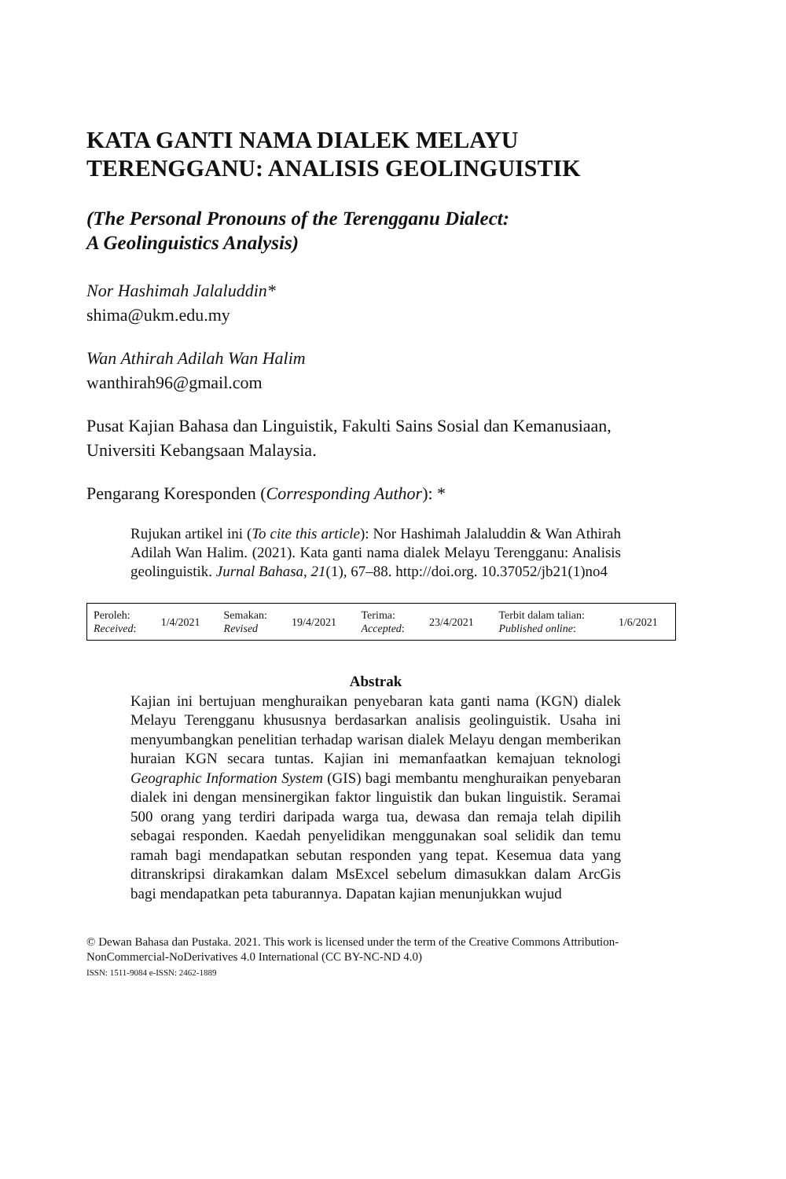KATA GANTI NAMA DIALEK MELAYU TERENGGANU: ANALISIS GEOLINGUISTIK
(The Personal Pronouns of the Terengganu Dialect:
A Geolinguistics Analysis)
Nor Hashimah Jalaluddin*
shima@ukm.edu.my
Wan Athirah Adilah Wan Halim
wanthirah96@gmail.com
Pusat Kajian Bahasa dan Linguistik, Fakulti Sains Sosial dan Kemanusiaan, Universiti Kebangsaan Malaysia.
Pengarang Koresponden (Corresponding Author): *
Rujukan artikel ini (To cite this article): Nor Hashimah Jalaluddin & Wan Athirah Adilah Wan Halim. (2021). Kata ganti nama dialek Melayu Terengganu: Analisis geolinguistik. Jurnal Bahasa, 21(1), 67–88. http://doi.org. 10.37052/jb21(1)no4
| Peroleh: Received : | 1/4/2021 | Semakan: Revised | 19/4/2021 | Terima: Accepted : | 23/4/2021 | Terbit dalam talian: Published online : | 1/6/2021 |
Abstrak
Kajian ini bertujuan menghuraikan penyebaran kata ganti nama (KGN) dialek Melayu Terengganu khususnya berdasarkan analisis geolinguistik. Usaha ini menyumbangkan penelitian terhadap warisan dialek Melayu dengan memberikan huraian KGN secara tuntas. Kajian ini memanfaatkan kemajuan teknologi Geographic Information System (GIS) bagi membantu menghuraikan penyebaran dialek ini dengan mensinergikan faktor linguistik dan bukan linguistik. Seramai 500 orang yang terdiri daripada warga tua, dewasa dan remaja telah dipilih sebagai responden. Kaedah penyelidikan menggunakan soal selidik dan temu ramah bagi mendapatkan sebutan responden yang tepat. Kesemua data yang ditranskripsi dirakamkan dalam MsExcel sebelum dimasukkan dalam ArcGis bagi mendapatkan peta taburannya. Dapatan kajian menunjukkan wujud
© Dewan Bahasa dan Pustaka. 2021. This work is licensed under the term of the Creative Commons Attribution-NonCommercial-NoDerivatives 4.0 International (CC BY-NC-ND 4.0)
ISSN: 1511-9084 e-ISSN: 2462-1889